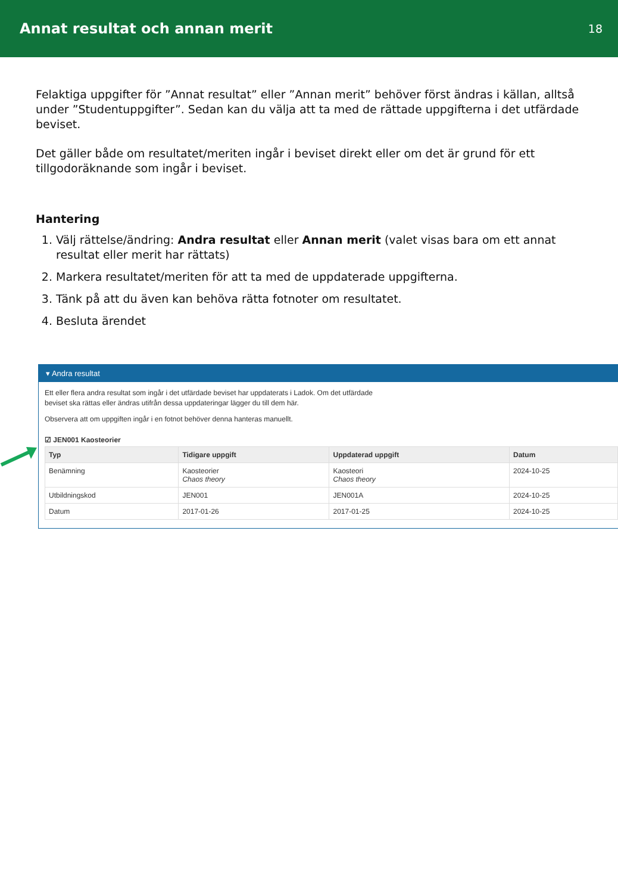Annat resultat och annan merit
18
Felaktiga uppgifter för ”Annat resultat” eller ”Annan merit” behöver först ändras i källan, alltså under ”Studentuppgifter”. Sedan kan du välja att ta med de rättade uppgifterna i det utfärdade beviset.
Det gäller både om resultatet/meriten ingår i beviset direkt eller om det är grund för ett tillgodoräknande som ingår i beviset.
Hantering
1. Välj rättelse/ändring: Andra resultat eller Annan merit (valet visas bara om ett annat resultat eller merit har rättats)
2. Markera resultatet/meriten för att ta med de uppdaterade uppgifterna.
3. Tänk på att du även kan behöva rätta fotnoter om resultatet.
4. Besluta ärendet
▾ Andra resultat
Ett eller flera andra resultat som ingår i det utfärdade beviset har uppdaterats i Ladok. Om det utfärdade
beviset ska rättas eller ändras utifrån dessa uppdateringar lägger du till dem här.
Observera att om uppgiften ingår i en fotnot behöver denna hanteras manuellt.
☑ JEN001 Kaosteorier
| Typ | Tidigare uppgift | Uppdaterad uppgift | Datum |
| --- | --- | --- | --- |
| Benämning | Kaosteorier Chaos theory | Kaosteori Chaos theory | 2024-10-25 |
| Utbildningskod | JEN001 | JEN001A | 2024-10-25 |
| Datum | 2017-01-26 | 2017-01-25 | 2024-10-25 |